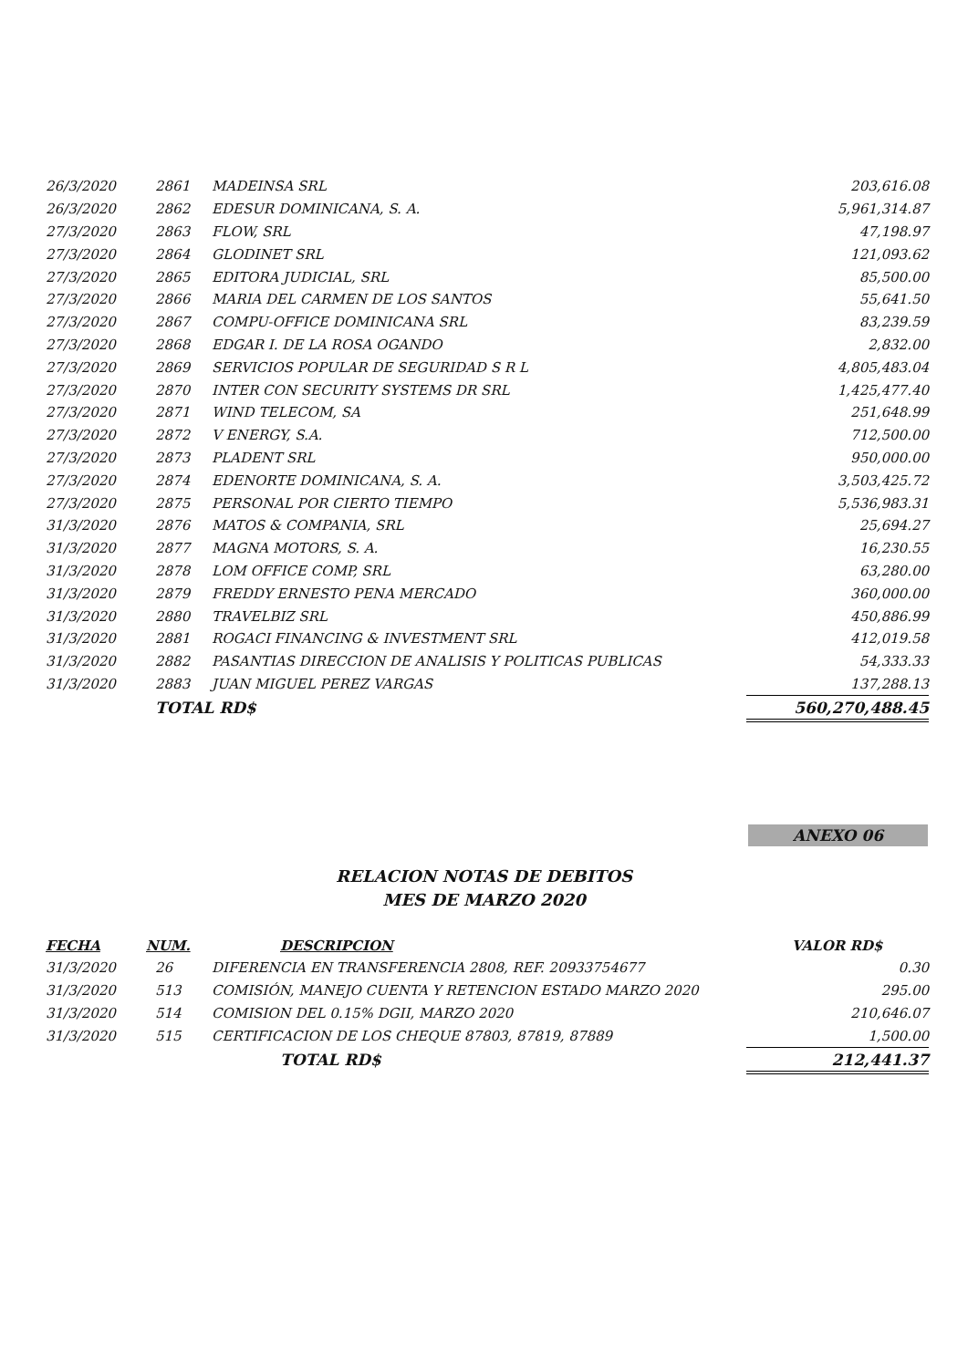| 26/3/2020 | 2861 | MADEINSA SRL | 203,616.08 |
| 26/3/2020 | 2862 | EDESUR DOMINICANA, S. A. | 5,961,314.87 |
| 27/3/2020 | 2863 | FLOW, SRL | 47,198.97 |
| 27/3/2020 | 2864 | GLODINET SRL | 121,093.62 |
| 27/3/2020 | 2865 | EDITORA JUDICIAL, SRL | 85,500.00 |
| 27/3/2020 | 2866 | MARIA DEL CARMEN DE LOS SANTOS | 55,641.50 |
| 27/3/2020 | 2867 | COMPU-OFFICE DOMINICANA SRL | 83,239.59 |
| 27/3/2020 | 2868 | EDGAR I. DE LA ROSA OGANDO | 2,832.00 |
| 27/3/2020 | 2869 | SERVICIOS POPULAR DE SEGURIDAD S R L | 4,805,483.04 |
| 27/3/2020 | 2870 | INTER CON SECURITY SYSTEMS DR SRL | 1,425,477.40 |
| 27/3/2020 | 2871 | WIND TELECOM, SA | 251,648.99 |
| 27/3/2020 | 2872 | V ENERGY, S.A. | 712,500.00 |
| 27/3/2020 | 2873 | PLADENT SRL | 950,000.00 |
| 27/3/2020 | 2874 | EDENORTE DOMINICANA, S. A. | 3,503,425.72 |
| 27/3/2020 | 2875 | PERSONAL POR CIERTO TIEMPO | 5,536,983.31 |
| 31/3/2020 | 2876 | MATOS & COMPANIA, SRL | 25,694.27 |
| 31/3/2020 | 2877 | MAGNA MOTORS, S. A. | 16,230.55 |
| 31/3/2020 | 2878 | LOM OFFICE COMP, SRL | 63,280.00 |
| 31/3/2020 | 2879 | FREDDY ERNESTO PENA MERCADO | 360,000.00 |
| 31/3/2020 | 2880 | TRAVELBIZ SRL | 450,886.99 |
| 31/3/2020 | 2881 | ROGACI FINANCING & INVESTMENT SRL | 412,019.58 |
| 31/3/2020 | 2882 | PASANTIAS DIRECCION DE ANALISIS Y POLITICAS PUBLICAS | 54,333.33 |
| 31/3/2020 | 2883 | JUAN MIGUEL PEREZ VARGAS | 137,288.13 |
| | TOTAL RD$ | | 560,270,488.45 |
ANEXO 06
RELACION NOTAS DE DEBITOS
MES DE MARZO 2020
| FECHA | NUM. | DESCRIPCION | VALOR RD$ |
| --- | --- | --- | --- |
| 31/3/2020 | 26 | DIFERENCIA EN TRANSFERENCIA 2808, REF. 20933754677 | 0.30 |
| 31/3/2020 | 513 | COMISIÓN, MANEJO CUENTA Y RETENCION ESTADO MARZO 2020 | 295.00 |
| 31/3/2020 | 514 | COMISION DEL 0.15% DGII, MARZO 2020 | 210,646.07 |
| 31/3/2020 | 515 | CERTIFICACION DE LOS CHEQUE 87803, 87819, 87889 | 1,500.00 |
| | | TOTAL RD$ | 212,441.37 |